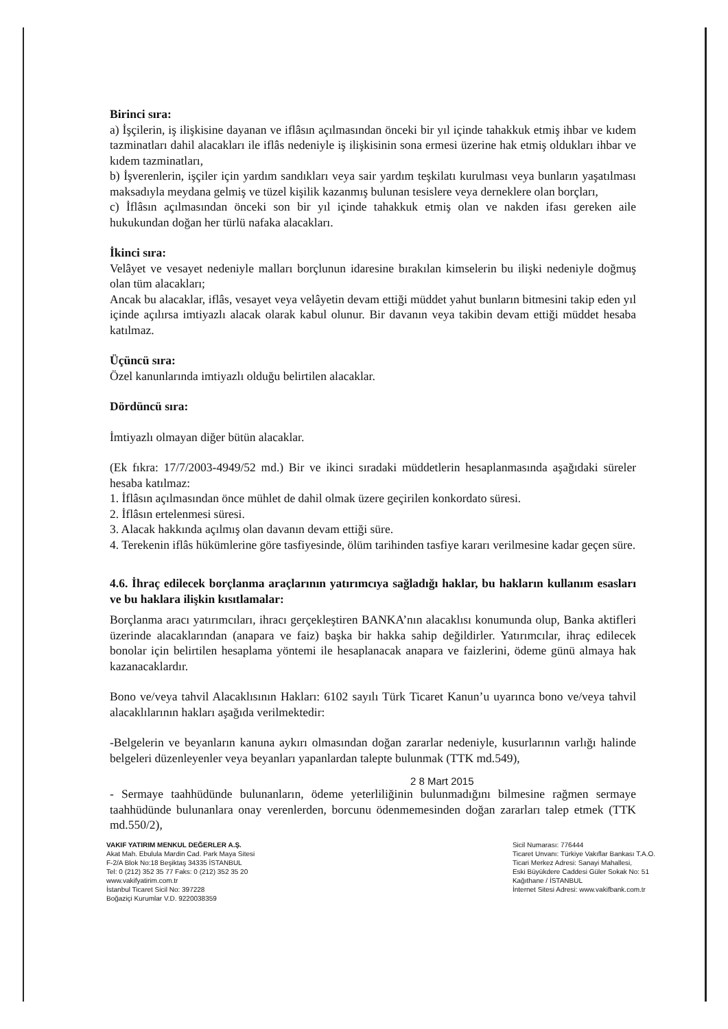Birinci sıra:
a) İşçilerin, iş ilişkisine dayanan ve iflâsın açılmasından önceki bir yıl içinde tahakkuk etmiş ihbar ve kıdem tazminatları dahil alacakları ile iflâs nedeniyle iş ilişkisinin sona ermesi üzerine hak etmiş oldukları ihbar ve kıdem tazminatları,
b) İşverenlerin, işçiler için yardım sandıkları veya sair yardım teşkilatı kurulması veya bunların yaşatılması maksadıyla meydana gelmiş ve tüzel kişilik kazanmış bulunan tesislere veya derneklere olan borçları,
c) İflâsın açılmasından önceki son bir yıl içinde tahakkuk etmiş olan ve nakden ifası gereken aile hukukundan doğan her türlü nafaka alacakları.
İkinci sıra:
Velâyet ve vesayet nedeniyle malları borçlunun idaresine bırakılan kimselerin bu ilişki nedeniyle doğmuş olan tüm alacakları;
Ancak bu alacaklar, iflâs, vesayet veya velâyetin devam ettiği müddet yahut bunların bitmesini takip eden yıl içinde açılırsa imtiyazlı alacak olarak kabul olunur. Bir davanın veya takibin devam ettiği müddet hesaba katılmaz.
Üçüncü sıra:
Özel kanunlarında imtiyazlı olduğu belirtilen alacaklar.
Dördüncü sıra:
İmtiyazlı olmayan diğer bütün alacaklar.
(Ek fıkra: 17/7/2003-4949/52 md.) Bir ve ikinci sıradaki müddetlerin hesaplanmasında aşağıdaki süreler hesaba katılmaz:
1. İflâsın açılmasından önce mühlet de dahil olmak üzere geçirilen konkordato süresi.
2. İflâsın ertelenmesi süresi.
3. Alacak hakkında açılmış olan davanın devam ettiği süre.
4. Terekenin iflâs hükümlerine göre tasfiyesinde, ölüm tarihinden tasfiye kararı verilmesine kadar geçen süre.
4.6. İhraç edilecek borçlanma araçlarının yatırımcıya sağladığı haklar, bu hakların kullanım esasları ve bu haklara ilişkin kısıtlamalar:
Borçlanma aracı yatırımcıları, ihracı gerçekleştiren BANKA’nın alacaklısı konumunda olup, Banka aktifleri üzerinde alacaklarından (anapara ve faiz) başka bir hakka sahip değildirler. Yatırımcılar, ihraç edilecek bonolar için belirtilen hesaplama yöntemi ile hesaplanacak anapara ve faizlerini, ödeme günü almaya hak kazanacaklardır.
Bono ve/veya tahvil Alacaklısının Hakları: 6102 sayılı Türk Ticaret Kanun’u uyarınca bono ve/veya tahvil alacaklılarının hakları aşağıda verilmektedir:
-Belgelerin ve beyanların kanuna aykırı olmasından doğan zararlar nedeniyle, kusurlarının varlığı halinde belgeleri düzenleyenler veya beyanları yapanlardan talepte bulunmak (TTK md.549),
- Sermaye taahhüdünde bulunanların, ödeme yeterliliğinin bulunmadığını bilmesine rağmen sermaye taahhüdünde bulunanlara onay verenlerden, borcunu ödenmemesinden doğan zararları talep etmek (TTK md.550/2),
2 8 Mart 2015
VAKIF YATIRIM MENKUL DEĞERLER A.Ş.
Akat Mah. Ebulula Mardin Cad. Park Maya Sitesi
F-2/A Blok No:18 Beşiktaş 34335 İSTANBUL
Tel: 0 (212) 352 35 77 Faks: 0 (212) 352 35 20
www.vakifyatirim.com.tr
İstanbul Ticaret Sicil No: 397228
Boğaziçi Kurumlar V.D. 9220038359
Sicil Numarası: 776444
Ticaret Unvanı: Türkiye Vakıflar Bankası T.A.O.
Ticari Merkez Adresi: Sanayi Mahallesi,
Eski Büyükdere Caddesi Güler Sokak No: 51
Kağıthane / İSTANBUL
İnternet Sitesi Adresi: www.vakifbank.com.tr